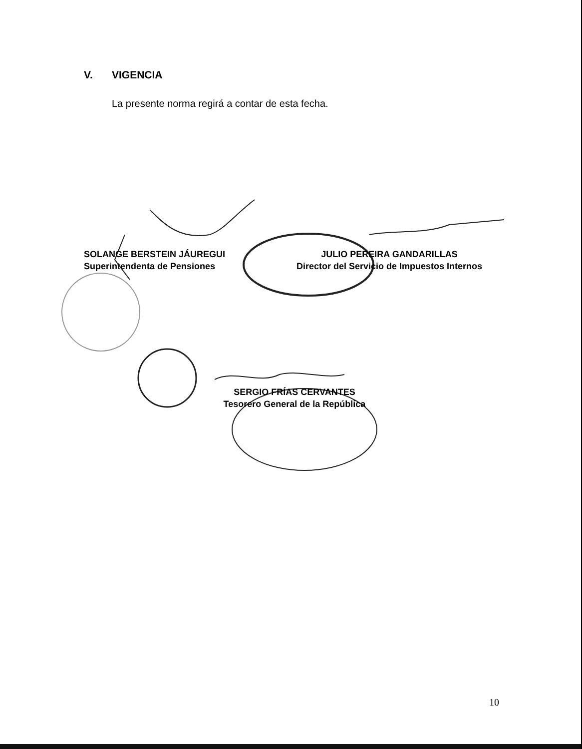V. VIGENCIA
La presente norma regirá a contar de esta fecha.
SOLANGE BERSTEIN JÁUREGUI
Superintendenta de Pensiones
JULIO PEREIRA GANDARILLAS
Director del Servicio de Impuestos Internos
SERGIO FRÍAS CERVANTES
Tesorero General de la República
10